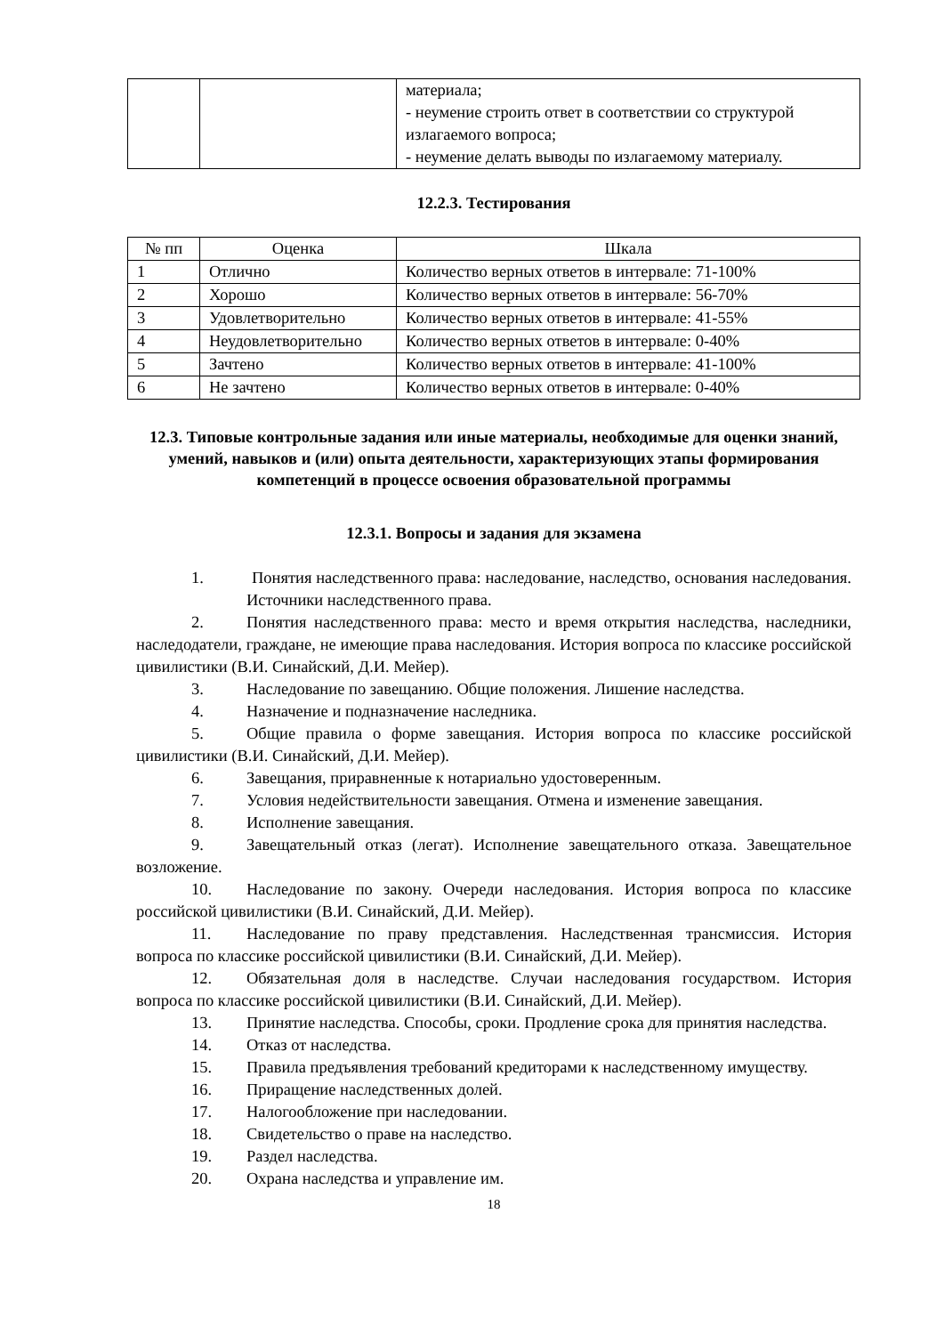| | | материала; - неумение строить ответ в соответствии со структурой излагаемого вопроса; - неумение делать выводы по излагаемому материалу. |
12.2.3. Тестирования
| № пп | Оценка | Шкала |
| --- | --- | --- |
| 1 | Отлично | Количество верных ответов в интервале: 71-100% |
| 2 | Хорошо | Количество верных ответов в интервале: 56-70% |
| 3 | Удовлетворительно | Количество верных ответов в интервале: 41-55% |
| 4 | Неудовлетворительно | Количество верных ответов в интервале: 0-40% |
| 5 | Зачтено | Количество верных ответов в интервале: 41-100% |
| 6 | Не зачтено | Количество верных ответов в интервале: 0-40% |
12.3. Типовые контрольные задания или иные материалы, необходимые для оценки знаний, умений, навыков и (или) опыта деятельности, характеризующих этапы формирования компетенций в процессе освоения образовательной программы
12.3.1. Вопросы и задания для экзамена
1. Понятия наследственного права: наследование, наследство, основания наследования. Источники наследственного права.
2. Понятия наследственного права: место и время открытия наследства, наследники, наследодатели, граждане, не имеющие права наследования. История вопроса по классике российской цивилистики (В.И. Синайский, Д.И. Мейер).
3. Наследование по завещанию. Общие положения. Лишение наследства.
4. Назначение и подназначение наследника.
5. Общие правила о форме завещания. История вопроса по классике российской цивилистики (В.И. Синайский, Д.И. Мейер).
6. Завещания, приравненные к нотариально удостоверенным.
7. Условия недействительности завещания. Отмена и изменение завещания.
8. Исполнение завещания.
9. Завещательный отказ (легат). Исполнение завещательного отказа. Завещательное возложение.
10. Наследование по закону. Очереди наследования. История вопроса по классике российской цивилистики (В.И. Синайский, Д.И. Мейер).
11. Наследование по праву представления. Наследственная трансмиссия. История вопроса по классике российской цивилистики (В.И. Синайский, Д.И. Мейер).
12. Обязательная доля в наследстве. Случаи наследования государством. История вопроса по классике российской цивилистики (В.И. Синайский, Д.И. Мейер).
13. Принятие наследства. Способы, сроки. Продление срока для принятия наследства.
14. Отказ от наследства.
15. Правила предъявления требований кредиторами к наследственному имуществу.
16. Приращение наследственных долей.
17. Налогообложение при наследовании.
18. Свидетельство о праве на наследство.
19. Раздел наследства.
20. Охрана наследства и управление им.
18